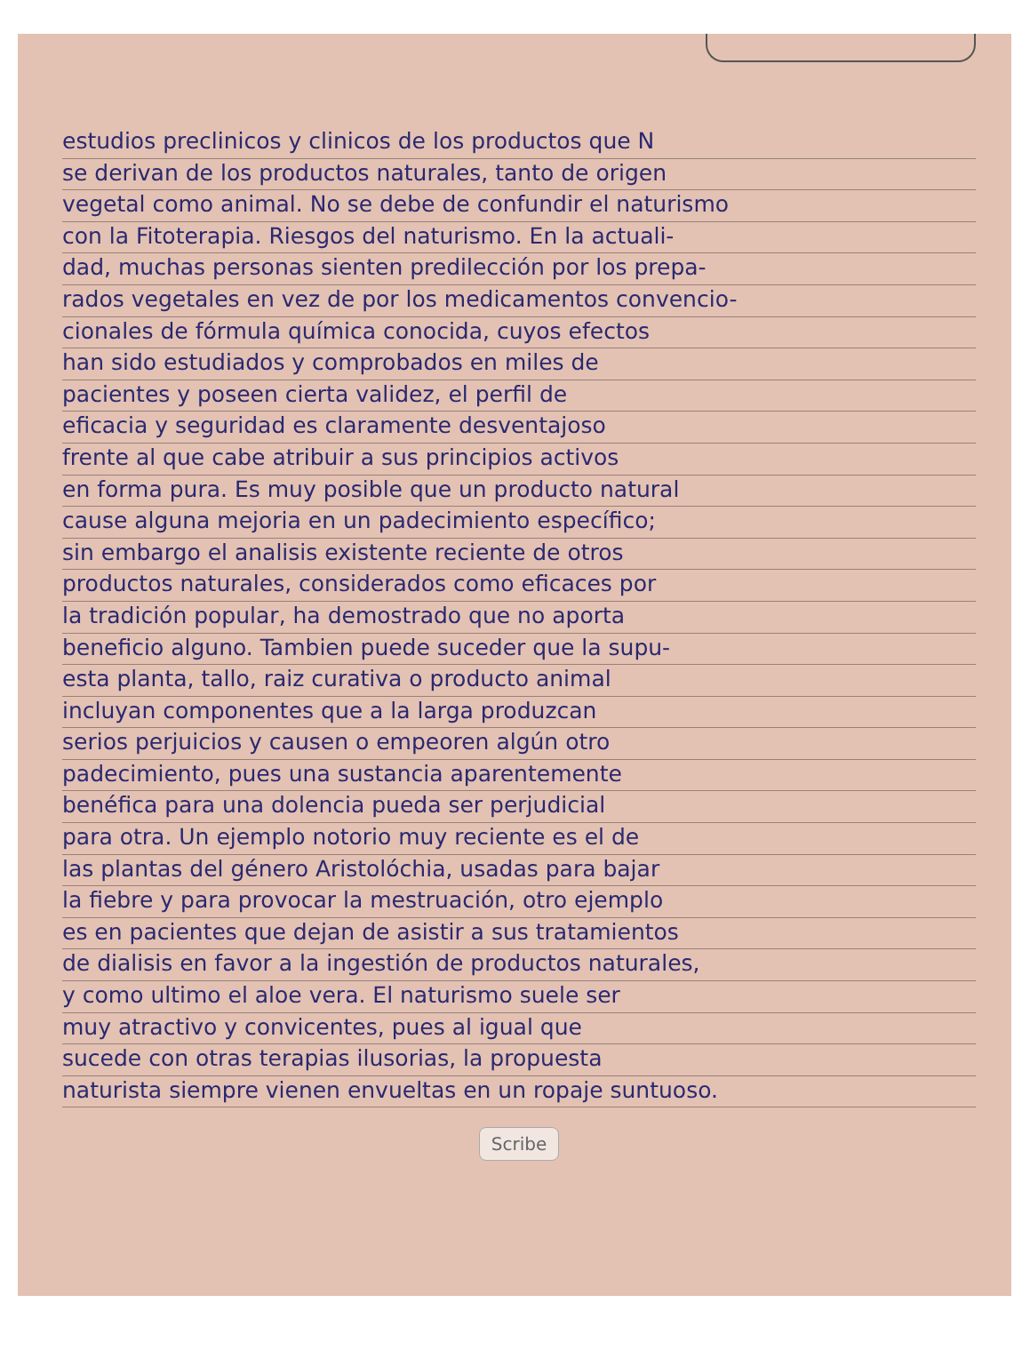estudios preclinicos y clinicos de los productos que N
se derivan de los productos naturales, tanto de origen
vegetal como animal. No se debe de confundir el naturismo
con la Fitoterapia. Riesgos del naturismo. En la actuali-
dad, muchas personas sienten predilección por los prepa-
rados vegetales en vez de por los medicamentos convencio-
cionales de fórmula química conocida, cuyos efectos
han sido estudiados y comprobados en miles de
pacientes y poseen cierta validez, el perfil de
eficacia y seguridad es claramente desventajoso
frente al que cabe atribuir a sus principios activos
en forma pura. Es muy posible que un producto natural
cause alguna mejoria en un padecimiento específico;
sin embargo el analisis existente reciente de otros
productos naturales, considerados como eficaces por
la tradición popular, ha demostrado que no aporta
beneficio alguno. Tambien puede suceder que la supu-
esta planta, tallo, raiz curativa o producto animal
incluyan componentes que a la larga produzcan
serios perjuicios y causen o empeoren algún otro
padecimiento, pues una sustancia aparentemente
benéfica para una dolencia pueda ser perjudicial
para otra. Un ejemplo notorio muy reciente es el de
las plantas del género Aristolóchia, usadas para bajar
la fiebre y para provocar la mestruación, otro ejemplo
es en pacientes que dejan de asistir a sus tratamientos
de dialisis en favor a la ingestión de productos naturales,
y como ultimo el aloe vera. El naturismo suele ser
muy atractivo y convicentes, pues al igual que
sucede con otras terapias ilusorias, la propuesta
naturista siempre vienen envueltas en un ropaje suntuoso.
Scribe